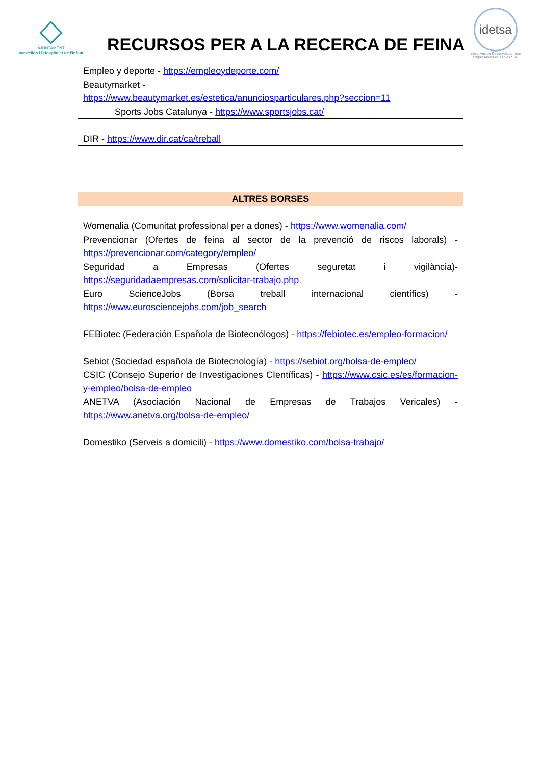AJUNTAMENT
Vandellòs i l'Hospitalet de l'Infant
RECURSOS PER A LA RECERCA DE FEINA
idetsa
Iniciatives de Desenvolupament
Empresarial Les Tàpies S.A.
| Empleo y deporte - https://empleoydeporte.com/ |
| Beautymarket - https://www.beautymarket.es/estetica/anunciosparticulares.php?seccion=11 |
| Sports Jobs Catalunya - https://www.sportsjobs.cat/ |
| DIR - https://www.dir.cat/ca/treball |
| ALTRES BORSES |
| --- |
| Womenalia (Comunitat professional per a dones) - https://www.womenalia.com/ |
| Prevencionar (Ofertes de feina al sector de la prevenció de riscos laborals) - https://prevencionar.com/category/empleo/ |
| Seguridad a Empresas (Ofertes seguretat i vigilància)- https://seguridadaempresas.com/solicitar-trabajo.php |
| Euro ScienceJobs (Borsa treball internacional científics) - https://www.eurosciencejobs.com/job_search |
| FEBiotec (Federación Española de Biotecnólogos) - https://febiotec.es/empleo-formacion/ |
| Sebiot (Sociedad española de Biotecnología) - https://sebiot.org/bolsa-de-empleo/ |
| CSIC (Consejo Superior de Investigaciones CIentíficas) - https://www.csic.es/es/formacion-y-empleo/bolsa-de-empleo |
| ANETVA (Asociación Nacional de Empresas de Trabajos Vericales) - https://www.anetva.org/bolsa-de-empleo/ |
| Domestiko (Serveis a domicili) - https://www.domestiko.com/bolsa-trabajo/ |